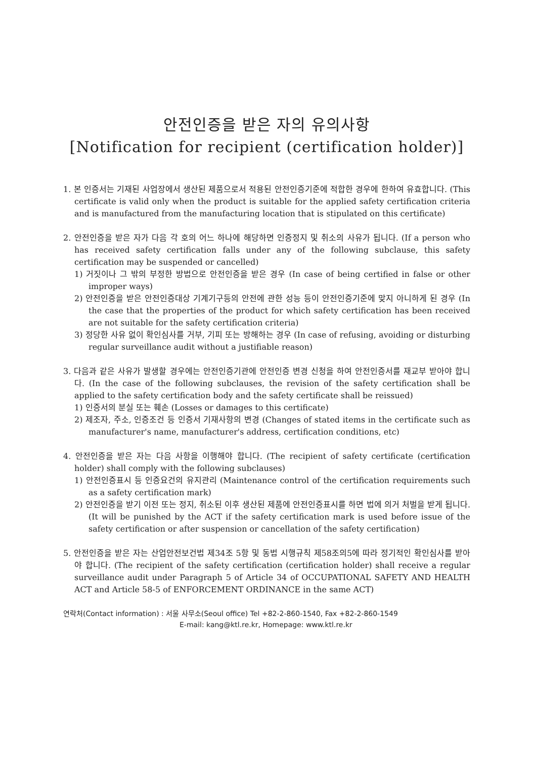안전인증을 받은 자의 유의사항
[Notification for recipient (certification holder)]
1. 본 인증서는 기재된 사업장에서 생산된 제품으로서 적용된 안전인증기준에 적합한 경우에 한하여 유효합니다. (This certificate is valid only when the product is suitable for the applied safety certification criteria and is manufactured from the manufacturing location that is stipulated on this certificate)
2. 안전인증을 받은 자가 다음 각 호의 어느 하나에 해당하면 인증정지 및 취소의 사유가 됩니다. (If a person who has received safety certification falls under any of the following subclause, this safety certification may be suspended or cancelled)
1) 거짓이나 그 밖의 부정한 방법으로 안전인증을 받은 경우 (In case of being certified in false or other improper ways)
2) 안전인증을 받은 안전인증대상 기계기구등의 안전에 관한 성능 등이 안전인증기준에 맞지 아니하게 된 경우 (In the case that the properties of the product for which safety certification has been received are not suitable for the safety certification criteria)
3) 정당한 사유 없이 확인심사를 거부, 기피 또는 방해하는 경우 (In case of refusing, avoiding or disturbing regular surveillance audit without a justifiable reason)
3. 다음과 같은 사유가 발생할 경우에는 안전인증기관에 안전인증 변경 신청을 하여 안전인증서를 재교부 받아야 합니다. (In the case of the following subclauses, the revision of the safety certification shall be applied to the safety certification body and the safety certificate shall be reissued)
1) 인증서의 분실 또는 훼손 (Losses or damages to this certificate)
2) 제조자, 주소, 인증조건 등 인증서 기재사항의 변경 (Changes of stated items in the certificate such as manufacturer's name, manufacturer's address, certification conditions, etc)
4. 안전인증을 받은 자는 다음 사항을 이행해야 합니다. (The recipient of safety certificate (certification holder) shall comply with the following subclauses)
1) 안전인증표시 등 인증요건의 유지관리 (Maintenance control of the certification requirements such as a safety certification mark)
2) 안전인증을 받기 이전 또는 정지, 취소된 이후 생산된 제품에 안전인증표시를 하면 법에 의거 처벌을 받게 됩니다. (It will be punished by the ACT if the safety certification mark is used before issue of the safety certification or after suspension or cancellation of the safety certification)
5. 안전인증을 받은 자는 산업안전보건법 제34조 5항 및 동법 시행규칙 제58조의5에 따라 정기적인 확인심사를 받아야 합니다. (The recipient of the safety certification (certification holder) shall receive a regular surveillance audit under Paragraph 5 of Article 34 of OCCUPATIONAL SAFETY AND HEALTH ACT and Article 58-5 of ENFORCEMENT ORDINANCE in the same ACT)
연락처(Contact information) : 서울 사무소(Seoul office) Tel +82-2-860-1540, Fax +82-2-860-1549
E-mail: kang@ktl.re.kr, Homepage: www.ktl.re.kr